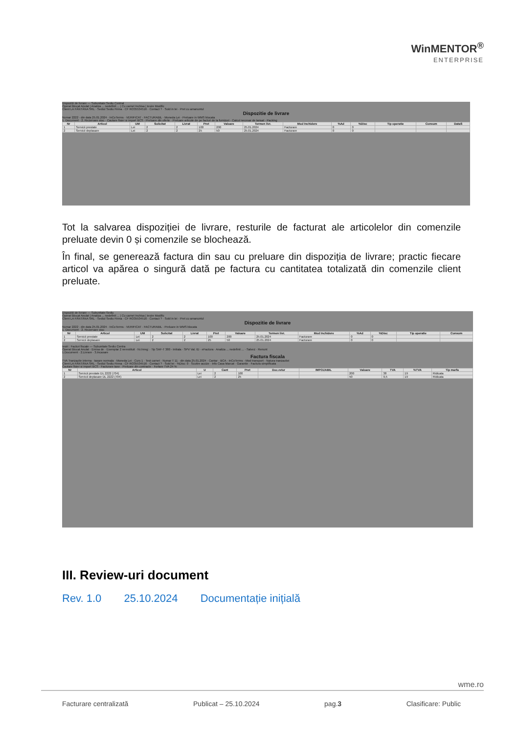WinMENTOR<sup>®</sup>
ENTERPRISE
Dispoziții de livrare — Subunitate:Sediu Central
Operat Blocat Anulat | Analiza ... nedefinit ... | Cu carnet Inchisa | Iesire Modific
Client LA FÂNTÂNA SRL · Sediul Sediu Firma · CF RO35534516 · Contact ? · Sold in lei · Pret cu amanuntul
Dispozitie de livrare
Numar 2222 · din data 25.01.2024 · InCoTerms · VERIFICAT · FACTURABIL · Moneda Lei · Preluare in WMS blocata
1. Document · 2. Rezervare stoc · Cautare fisier si import BCS · Preluare din oferte · Preluare articole de pe facturi de la furnizori · Calcul necesar de lansat · Packing
| Nr | Articol | UM | Solicitat | Livrat | Pret | Valoare | Termen livr. | Mod Inchidere | %Ad | %Disc | Tip operatie | Consum | DataS |
| --- | --- | --- | --- | --- | --- | --- | --- | --- | --- | --- | --- | --- | --- |
| 1 | Servicii prestate | Lei | 2 | 2 | 100 | 200 | 25.01.2024 | Facturare | 0 | 0 | | | |
| 2 | Servicii deplasare | Lei | 2 | 2 | 25 | 50 | 25.01.2024 | Facturare | 0 | 0 | | | |
Tot la salvarea dispoziției de livrare, resturile de facturat ale articolelor din comenzile preluate devin 0 și comenzile se blochează.
În final, se generează factura din sau cu preluare din dispoziția de livrare; practic fiecare articol va apărea o singură dată pe factura cu cantitatea totalizată din comenzile client preluate.
Dispoziții de livrare — Subunitate:Sediu
Operat Blocat Anulat | Analiza ... nedefinit ... | Cu carnet Inchisa | Iesire Modific
Client LA FÂNTÂNA SRL · Sediul Sediu Firma · CF RO35534516 · Contact ? · Sold in lei · Pret cu amanuntul
Dispozitie de livrare
Numar 2222 · din data 25.01.2024 · InCoTerms · VERIFICAT · FACTURABIL · Preluare in WMS blocata
1. Document · 2. Rezervare stoc
| Nr | Articol | UM | Solicitat | Livrat | Pret | Valoare | Termen livr. | Mod Inchidere | %Ad | %Disc | Tip operatie | Consum |
| --- | --- | --- | --- | --- | --- | --- | --- | --- | --- | --- | --- | --- |
| 1 | Servicii prestate | Lei | 2 | 2 | 100 | 200 | 25.01.2024 | Facturare | 0 | 0 | | |
| 2 | Servicii deplasare | Lei | 2 | 2 | 25 | 50 | 25.01.2024 | Facturare | 0 | 0 | | |
Iesiri : Facturi fiscale — Subunitate:Sediu Centra
Operat Blocat Anulat · Emisa de · Exemplar 2 nerestituit · Nr.Inreg: · Tip SAF-T 380 - Initiala · SPV Val. ID · eFactura · Analiza ... nedefinit ... · Salvez · Renunt
1.Document · 2.Livrare · 3.Incasare
Factura fiscala
TVA Tranzactie interna · taxare normala · Moneda Lei · Curs 1 · Test carnet · Numar T 11 · din data 25.01.2024 · Cantar · BCA · InCoTerms · Mod transport · Natura tranzactiei
Client LA FÂNTÂNA SRL · Sediul Sediu Firma · CF RO35534516 · Contact ? · Sold lei · %Disc: 0 · Scutire accize · Info Casa Marcat · Garantie · Factura simplificata
Cautare fisier si import BCS · Facturare taxe · Preluare din contracte · Fortare TVA 24 %
| Nr | Articol | U | Cant | Pret | Doc.retur | IMPOZABIL | Valoare | TVA | %TVA | Tip marfa |
| --- | --- | --- | --- | --- | --- | --- | --- | --- | --- | --- |
| 1 | Servicii prestate DL 2222 (704) | Lei | 2 | 100 | | | 200 | 38 | 19 | Ridicata |
| 2 | Servicii deplasare DL 2222 (704) | Lei | 2 | 25 | | | 50 | 9,5 | 19 | Ridicata |
III. Review-uri document
Rev. 1.0 25.10.2024 Documentație inițială
wme.ro
Facturare centralizată Publicat – 25.10.2024 pag.3 Clasificare: Public